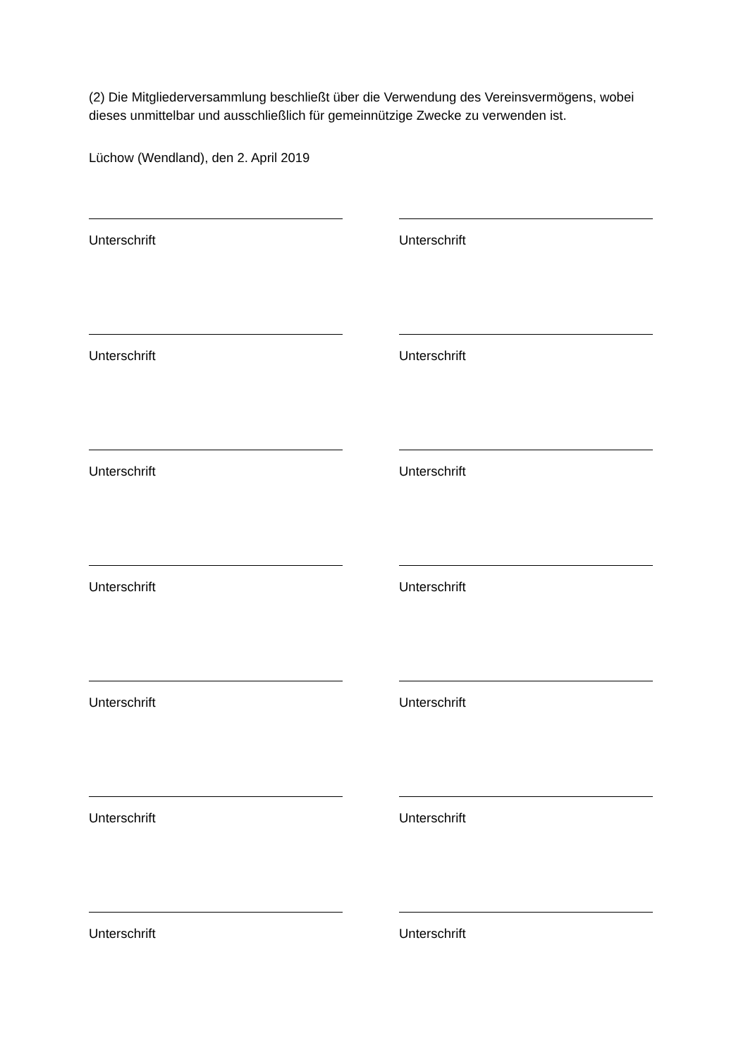(2) Die Mitgliederversammlung beschließt über die Verwendung des Vereinsvermögens, wobei dieses unmittelbar und ausschließlich für gemeinnützige Zwecke zu verwenden ist.
Lüchow (Wendland), den 2. April 2019
Unterschrift Unterschrift
Unterschrift Unterschrift
Unterschrift Unterschrift
Unterschrift Unterschrift
Unterschrift Unterschrift
Unterschrift Unterschrift
Unterschrift Unterschrift